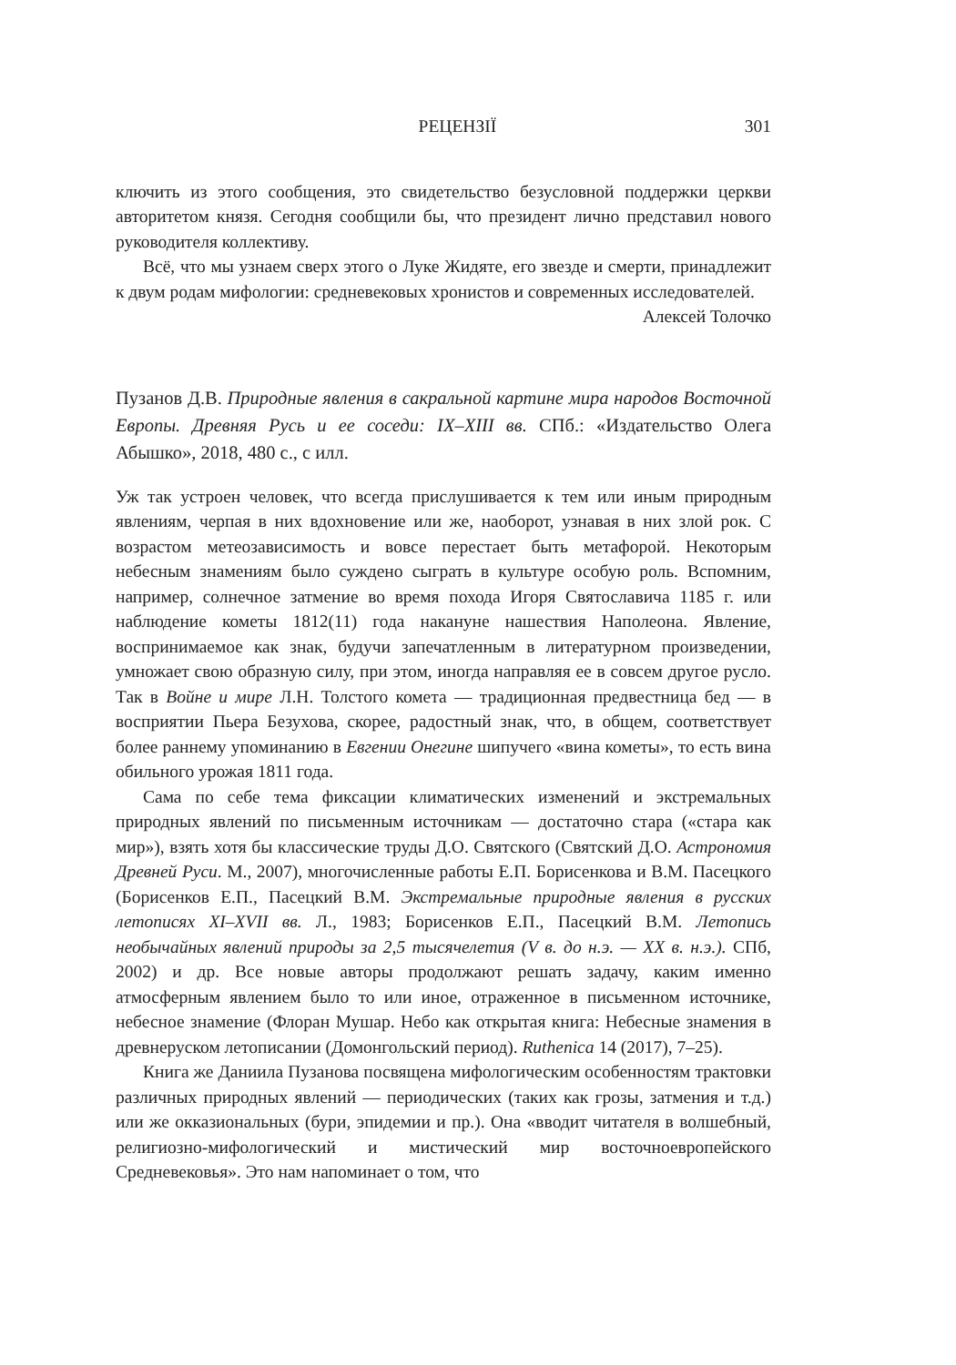РЕЦЕНЗІЇ 301
ключить из этого сообщения, это свидетельство безусловной поддержки церкви авторитетом князя. Сегодня сообщили бы, что президент лично представил нового руководителя коллективу.
Всё, что мы узнаем сверх этого о Луке Жидяте, его звезде и смерти, принадлежит к двум родам мифологии: средневековых хронистов и современных исследователей.
Алексей Толочко
Пузанов Д.В. Природные явления в сакральной картине мира народов Восточной Европы. Древняя Русь и ее соседи: IX–XIII вв. СПб.: «Издательство Олега Абышко», 2018, 480 с., с илл.
Уж так устроен человек, что всегда прислушивается к тем или иным природным явлениям, черпая в них вдохновение или же, наоборот, узнавая в них злой рок. С возрастом метеозависимость и вовсе перестает быть метафорой. Некоторым небесным знамениям было суждено сыграть в культуре особую роль. Вспомним, например, солнечное затмение во время похода Игоря Святославича 1185 г. или наблюдение кометы 1812(11) года накануне нашествия Наполеона. Явление, воспринимаемое как знак, будучи запечатленным в литературном произведении, умножает свою образную силу, при этом, иногда направляя ее в совсем другое русло. Так в Войне и мире Л.Н. Толстого комета — традиционная предвестница бед — в восприятии Пьера Безухова, скорее, радостный знак, что, в общем, соответствует более раннему упоминанию в Евгении Онегине шипучего «вина кометы», то есть вина обильного урожая 1811 года.
Сама по себе тема фиксации климатических изменений и экстремальных природных явлений по письменным источникам — достаточно стара («стара как мир»), взять хотя бы классические труды Д.О. Святского (Святский Д.О. Астрономия Древней Руси. М., 2007), многочисленные работы Е.П. Борисенкова и В.М. Пасецкого (Борисенков Е.П., Пасецкий В.М. Экстремальные природные явления в русских летописях XI–XVII вв. Л., 1983; Борисенков Е.П., Пасецкий В.М. Летопись необычайных явлений природы за 2,5 тысячелетия (V в. до н.э. — XX в. н.э.). СПб, 2002) и др. Все новые авторы продолжают решать задачу, каким именно атмосферным явлением было то или иное, отраженное в письменном источнике, небесное знамение (Флоран Мушар. Небо как открытая книга: Небесные знамения в древнеруском летописании (Домонгольский период). Ruthenica 14 (2017), 7–25).
Книга же Даниила Пузанова посвящена мифологическим особенностям трактовки различных природных явлений — периодических (таких как грозы, затмения и т.д.) или же окказиональных (бури, эпидемии и пр.). Она «вводит читателя в волшебный, религиозно-мифологический и мистический мир восточноевропейского Средневековья». Это нам напоминает о том, что